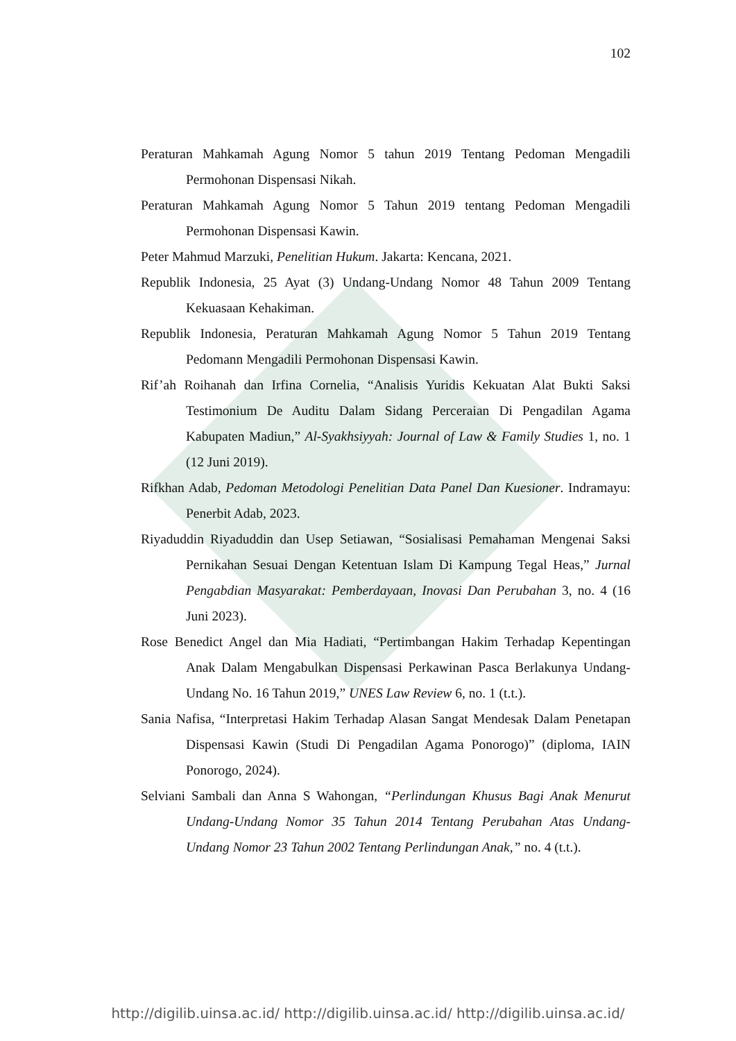102
Peraturan Mahkamah Agung Nomor 5 tahun 2019 Tentang Pedoman Mengadili Permohonan Dispensasi Nikah.
Peraturan Mahkamah Agung Nomor 5 Tahun 2019 tentang Pedoman Mengadili Permohonan Dispensasi Kawin.
Peter Mahmud Marzuki, Penelitian Hukum. Jakarta: Kencana, 2021.
Republik Indonesia, 25 Ayat (3) Undang-Undang Nomor 48 Tahun 2009 Tentang Kekuasaan Kehakiman.
Republik Indonesia, Peraturan Mahkamah Agung Nomor 5 Tahun 2019 Tentang Pedomann Mengadili Permohonan Dispensasi Kawin.
Rif’ah Roihanah dan Irfina Cornelia, “Analisis Yuridis Kekuatan Alat Bukti Saksi Testimonium De Auditu Dalam Sidang Perceraian Di Pengadilan Agama Kabupaten Madiun,” Al-Syakhsiyyah: Journal of Law & Family Studies 1, no. 1 (12 Juni 2019).
Rifkhan Adab, Pedoman Metodologi Penelitian Data Panel Dan Kuesioner. Indramayu: Penerbit Adab, 2023.
Riyaduddin Riyaduddin dan Usep Setiawan, “Sosialisasi Pemahaman Mengenai Saksi Pernikahan Sesuai Dengan Ketentuan Islam Di Kampung Tegal Heas,” Jurnal Pengabdian Masyarakat: Pemberdayaan, Inovasi Dan Perubahan 3, no. 4 (16 Juni 2023).
Rose Benedict Angel dan Mia Hadiati, “Pertimbangan Hakim Terhadap Kepentingan Anak Dalam Mengabulkan Dispensasi Perkawinan Pasca Berlakunya Undang-Undang No. 16 Tahun 2019,” UNES Law Review 6, no. 1 (t.t.).
Sania Nafisa, “Interpretasi Hakim Terhadap Alasan Sangat Mendesak Dalam Penetapan Dispensasi Kawin (Studi Di Pengadilan Agama Ponorogo)” (diploma, IAIN Ponorogo, 2024).
Selviani Sambali dan Anna S Wahongan, “Perlindungan Khusus Bagi Anak Menurut Undang-Undang Nomor 35 Tahun 2014 Tentang Perubahan Atas Undang-Undang Nomor 23 Tahun 2002 Tentang Perlindungan Anak,” no. 4 (t.t.).
http://digilib.uinsa.ac.id/ http://digilib.uinsa.ac.id/ http://digilib.uinsa.ac.id/